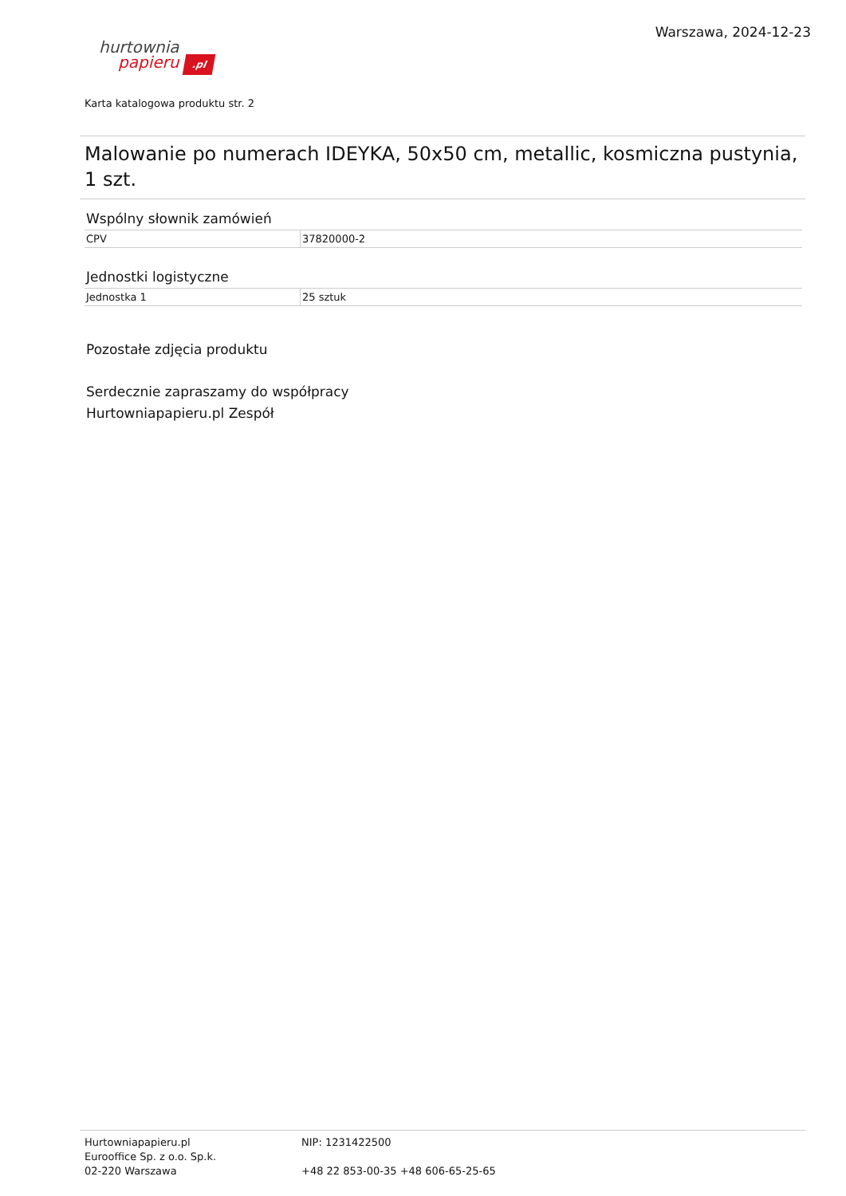Warszawa, 2024-12-23
hurtownia
papieru .pl
Karta katalogowa produktu str. 2
Malowanie po numerach IDEYKA, 50x50 cm, metallic, kosmiczna pustynia, 1 szt.
Wspólny słownik zamówień
| CPV | 37820000-2 |
Jednostki logistyczne
| Jednostka 1 | 25 sztuk |
Pozostałe zdjęcia produktu
Serdecznie zapraszamy do współpracy
Hurtowniapapieru.pl Zespół
Hurtowniapapieru.pl
Eurooffice Sp. z o.o. Sp.k.
02-220 Warszawa
NIP: 1231422500
+48 22 853-00-35 +48 606-65-25-65